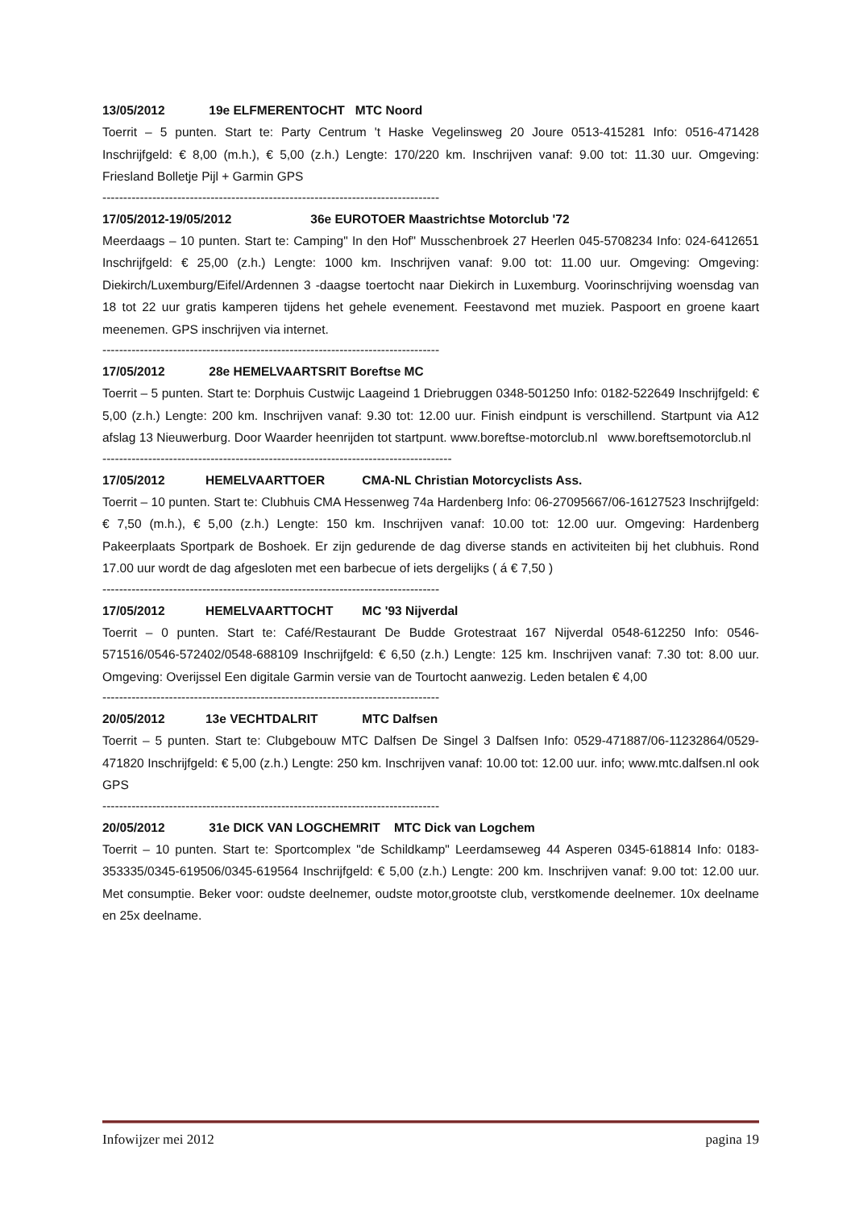13/05/2012 19e ELFMERENTOCHT MTC Noord
Toerrit – 5 punten. Start te: Party Centrum 't Haske Vegelinsweg 20 Joure 0513-415281 Info: 0516-471428 Inschrijfgeld: € 8,00 (m.h.), € 5,00 (z.h.) Lengte: 170/220 km. Inschrijven vanaf: 9.00 tot: 11.30 uur. Omgeving: Friesland Bolletje Pijl + Garmin GPS
---------------------------------------------------------------------------------
17/05/2012-19/05/2012 36e EUROTOER Maastrichtse Motorclub '72
Meerdaags – 10 punten. Start te: Camping" In den Hof" Musschenbroek 27 Heerlen 045-5708234 Info: 024-6412651 Inschrijfgeld: € 25,00 (z.h.) Lengte: 1000 km. Inschrijven vanaf: 9.00 tot: 11.00 uur. Omgeving: Omgeving: Diekirch/Luxemburg/Eifel/Ardennen 3 -daagse toertocht naar Diekirch in Luxemburg. Voorinschrijving woensdag van 18 tot 22 uur gratis kamperen tijdens het gehele evenement. Feestavond met muziek. Paspoort en groene kaart meenemen. GPS inschrijven via internet.
---------------------------------------------------------------------------------
17/05/2012 28e HEMELVAARTSRIT Boreftse MC
Toerrit – 5 punten. Start te: Dorphuis Custwijc Laageind 1 Driebruggen 0348-501250 Info: 0182-522649 Inschrijfgeld: € 5,00 (z.h.) Lengte: 200 km. Inschrijven vanaf: 9.30 tot: 12.00 uur. Finish eindpunt is verschillend. Startpunt via A12 afslag 13 Nieuwerburg. Door Waarder heenrijden tot startpunt. www.boreftse-motorclub.nl www.boreftsemotorclub.nl
------------------------------------------------------------------------------------
17/05/2012 HEMELVAARTTOER CMA-NL Christian Motorcyclists Ass.
Toerrit – 10 punten. Start te: Clubhuis CMA Hessenweg 74a Hardenberg Info: 06-27095667/06-16127523 Inschrijfgeld: € 7,50 (m.h.), € 5,00 (z.h.) Lengte: 150 km. Inschrijven vanaf: 10.00 tot: 12.00 uur. Omgeving: Hardenberg Pakeerplaats Sportpark de Boshoek. Er zijn gedurende de dag diverse stands en activiteiten bij het clubhuis. Rond 17.00 uur wordt de dag afgesloten met een barbecue of iets dergelijks ( á € 7,50 )
---------------------------------------------------------------------------------
17/05/2012 HEMELVAARTTOCHT MC '93 Nijverdal
Toerrit – 0 punten. Start te: Café/Restaurant De Budde Grotestraat 167 Nijverdal 0548-612250 Info: 0546-571516/0546-572402/0548-688109 Inschrijfgeld: € 6,50 (z.h.) Lengte: 125 km. Inschrijven vanaf: 7.30 tot: 8.00 uur. Omgeving: Overijssel Een digitale Garmin versie van de Tourtocht aanwezig. Leden betalen € 4,00
---------------------------------------------------------------------------------
20/05/2012 13e VECHTDALRIT MTC Dalfsen
Toerrit – 5 punten. Start te: Clubgebouw MTC Dalfsen De Singel 3 Dalfsen Info: 0529-471887/06-11232864/0529-471820 Inschrijfgeld: € 5,00 (z.h.) Lengte: 250 km. Inschrijven vanaf: 10.00 tot: 12.00 uur. info; www.mtc.dalfsen.nl ook GPS
---------------------------------------------------------------------------------
20/05/2012 31e DICK VAN LOGCHEMRIT MTC Dick van Logchem
Toerrit – 10 punten. Start te: Sportcomplex "de Schildkamp" Leerdamseweg 44 Asperen 0345-618814 Info: 0183-353335/0345-619506/0345-619564 Inschrijfgeld: € 5,00 (z.h.) Lengte: 200 km. Inschrijven vanaf: 9.00 tot: 12.00 uur. Met consumptie. Beker voor: oudste deelnemer, oudste motor,grootste club, verstkomende deelnemer. 10x deelname en 25x deelname.
Infowijzer mei 2012 pagina 19